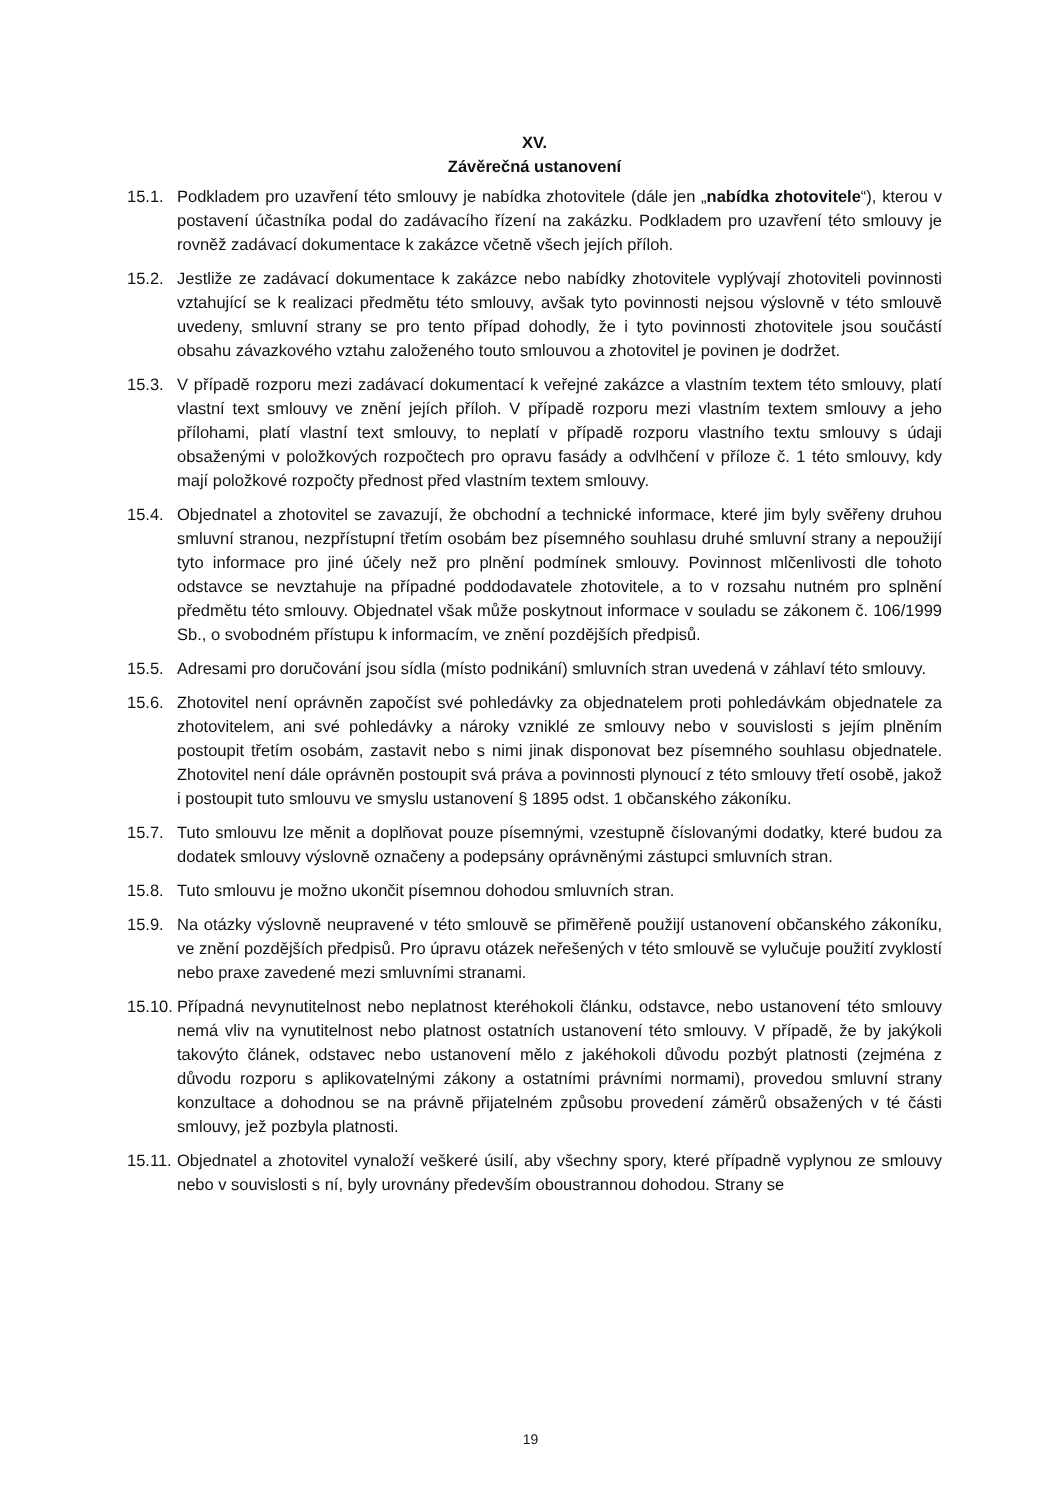XV.
Závěrečná ustanovení
15.1. Podkladem pro uzavření této smlouvy je nabídka zhotovitele (dále jen „nabídka zhotovitele“), kterou v postavení účastníka podal do zadávacího řízení na zakázku. Podkladem pro uzavření této smlouvy je rovněž zadávací dokumentace k zakázce včetně všech jejích příloh.
15.2. Jestliže ze zadávací dokumentace k zakázce nebo nabídky zhotovitele vyplývají zhotoviteli povinnosti vztahující se k realizaci předmětu této smlouvy, avšak tyto povinnosti nejsou výslovně v této smlouvě uvedeny, smluvní strany se pro tento případ dohodly, že i tyto povinnosti zhotovitele jsou součástí obsahu závazkového vztahu založeného touto smlouvou a zhotovitel je povinen je dodržet.
15.3. V případě rozporu mezi zadávací dokumentací k veřejné zakázce a vlastním textem této smlouvy, platí vlastní text smlouvy ve znění jejích příloh. V případě rozporu mezi vlastním textem smlouvy a jeho přílohami, platí vlastní text smlouvy, to neplatí v případě rozporu vlastního textu smlouvy s údaji obsaženými v položkových rozpočtech pro opravu fasády a odvlhčení v příloze č. 1 této smlouvy, kdy mají položkové rozpočty přednost před vlastním textem smlouvy.
15.4. Objednatel a zhotovitel se zavazují, že obchodní a technické informace, které jim byly svěřeny druhou smluvní stranou, nezpřístupní třetím osobám bez písemného souhlasu druhé smluvní strany a nepoužijí tyto informace pro jiné účely než pro plnění podmínek smlouvy. Povinnost mlčenlivosti dle tohoto odstavce se nevztahuje na případné poddodavatele zhotovitele, a to v rozsahu nutném pro splnění předmětu této smlouvy. Objednatel však může poskytnout informace v souladu se zákonem č. 106/1999 Sb., o svobodném přístupu k informacím, ve znění pozdějších předpisů.
15.5. Adresami pro doručování jsou sídla (místo podnikání) smluvních stran uvedená v záhlaví této smlouvy.
15.6. Zhotovitel není oprávněn započíst své pohledávky za objednatelem proti pohledávkám objednatele za zhotovitelem, ani své pohledávky a nároky vzniklé ze smlouvy nebo v souvislosti s jejím plněním postoupit třetím osobám, zastavit nebo s nimi jinak disponovat bez písemného souhlasu objednatele. Zhotovitel není dále oprávněn postoupit svá práva a povinnosti plynoucí z této smlouvy třetí osobě, jakož i postoupit tuto smlouvu ve smyslu ustanovení § 1895 odst. 1 občanského zákoníku.
15.7. Tuto smlouvu lze měnit a doplňovat pouze písemnými, vzestupně číslovanými dodatky, které budou za dodatek smlouvy výslovně označeny a podepsány oprávněnými zástupci smluvních stran.
15.8. Tuto smlouvu je možno ukončit písemnou dohodou smluvních stran.
15.9. Na otázky výslovně neupravené v této smlouvě se přiměřeně použijí ustanovení občanského zákoníku, ve znění pozdějších předpisů. Pro úpravu otázek neřešených v této smlouvě se vylučuje použití zvyklostí nebo praxe zavedené mezi smluvními stranami.
15.10.
Případná nevynutitelnost nebo neplatnost kteréhokoli článku, odstavce, nebo ustanovení této smlouvy nemá vliv na vynutitelnost nebo platnost ostatních ustanovení této smlouvy. V případě, že by jakýkoli takovýto článek, odstavec nebo ustanovení mělo z jakéhokoli důvodu pozbýt platnosti (zejména z důvodu rozporu s aplikovatelnými zákony a ostatními právními normami), provedou smluvní strany konzultace a dohodnou se na právně přijatelném způsobu provedení záměrů obsažených v té části smlouvy, jež pozbyla platnosti.
15.11.
Objednatel a zhotovitel vynaloží veškeré úsilí, aby všechny spory, které případně vyplynou ze smlouvy nebo v souvislosti s ní, byly urovnány především oboustrannou dohodou. Strany se
19